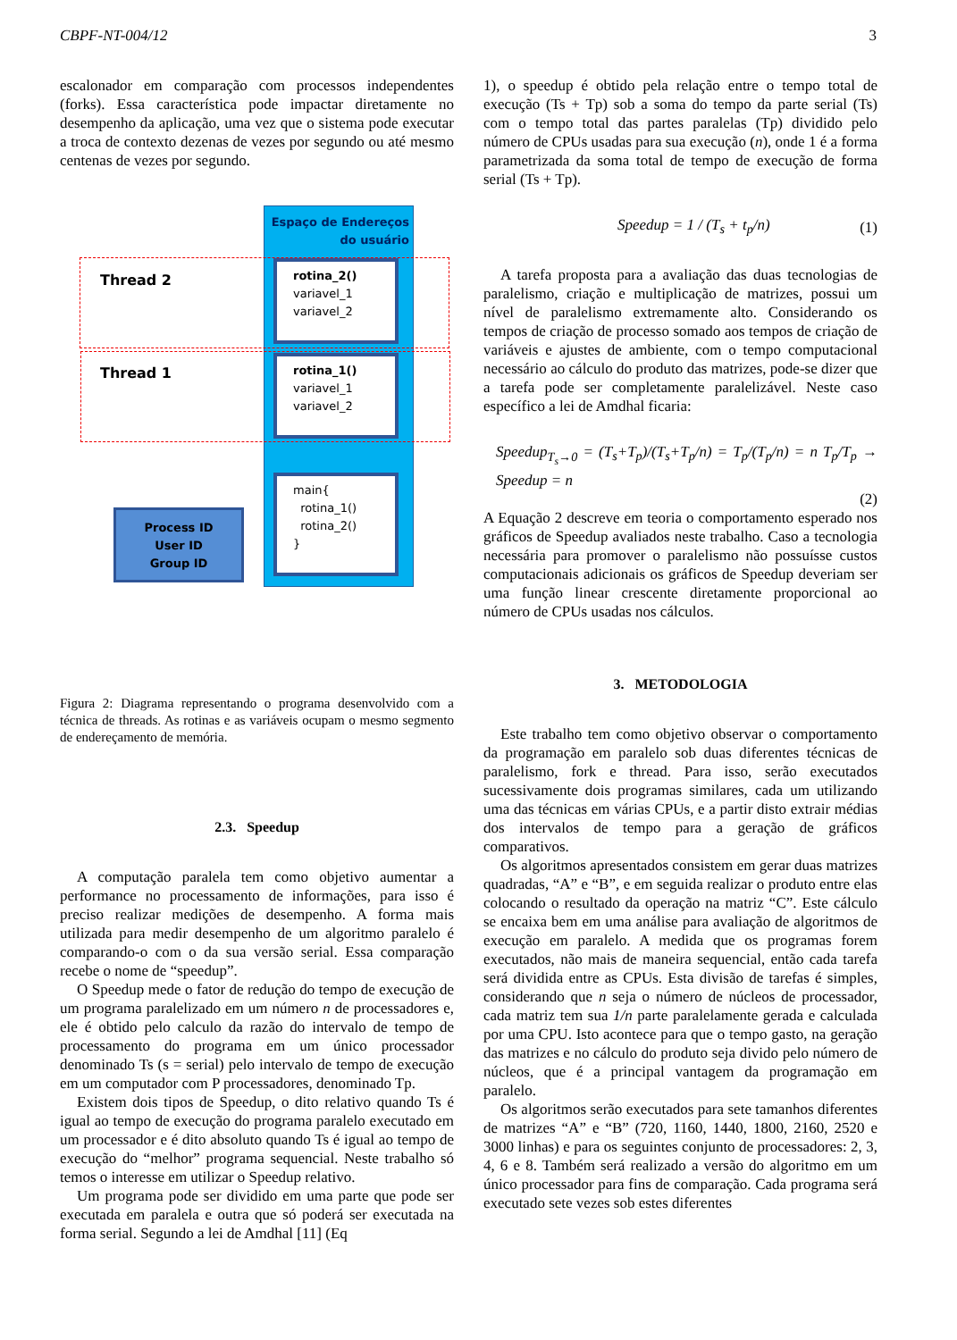CBPF-NT-004/12 3
escalonador em comparação com processos independentes (forks). Essa característica pode impactar diretamente no desempenho da aplicação, uma vez que o sistema pode executar a troca de contexto dezenas de vezes por segundo ou até mesmo centenas de vezes por segundo.
Espaço de Endereços
do usuário
rotina_2()
variavel_1
variavel_2
rotina_1()
variavel_1
variavel_2
main{
rotina_1()
rotina_2()
}
Thread 2
Thread 1
Process ID
User ID
Group ID
Figura 2: Diagrama representando o programa desenvolvido com a técnica de threads. As rotinas e as variáveis ocupam o mesmo segmento de endereçamento de memória.
2.3. Speedup
A computação paralela tem como objetivo aumentar a performance no processamento de informações, para isso é preciso realizar medições de desempenho. A forma mais utilizada para medir desempenho de um algoritmo paralelo é comparando-o com o da sua versão serial. Essa comparação recebe o nome de “speedup”.
O Speedup mede o fator de redução do tempo de execução de um programa paralelizado em um número n de processadores e, ele é obtido pelo calculo da razão do intervalo de tempo de processamento do programa em um único processador denominado Ts (s = serial) pelo intervalo de tempo de execução em um computador com P processadores, denominado Tp.
Existem dois tipos de Speedup, o dito relativo quando Ts é igual ao tempo de execução do programa paralelo executado em um processador e é dito absoluto quando Ts é igual ao tempo de execução do “melhor” programa sequencial. Neste trabalho só temos o interesse em utilizar o Speedup relativo.
Um programa pode ser dividido em uma parte que pode ser executada em paralela e outra que só poderá ser executada na forma serial. Segundo a lei de Amdhal [11] (Eq
1), o speedup é obtido pela relação entre o tempo total de execução (Ts + Tp) sob a soma do tempo da parte serial (Ts) com o tempo total das partes paralelas (Tp) dividido pelo número de CPUs usadas para sua execução (n), onde 1 é a forma parametrizada da soma total de tempo de execução de forma serial (Ts + Tp).
Speedup = 1 / (T<sub>s</sub> + t<sub>p</sub>/n) (1)
A tarefa proposta para a avaliação das duas tecnologias de paralelismo, criação e multiplicação de matrizes, possui um nível de paralelismo extremamente alto. Considerando os tempos de criação de processo somado aos tempos de criação de variáveis e ajustes de ambiente, com o tempo computacional necessário ao cálculo do produto das matrizes, pode-se dizer que a tarefa pode ser completamente paralelizável. Neste caso específico a lei de Amdhal ficaria:
Speedup<sub>T<sub>s</sub>→0</sub> = (T<sub>s</sub>+T<sub>p</sub>)/(T<sub>s</sub>+T<sub>p</sub>/n) = T<sub>p</sub>/(T<sub>p</sub>/n) = n T<sub>p</sub>/T<sub>p</sub> → Speedup = n
(2)
A Equação 2 descreve em teoria o comportamento esperado nos gráficos de Speedup avaliados neste trabalho. Caso a tecnologia necessária para promover o paralelismo não possuísse custos computacionais adicionais os gráficos de Speedup deveriam ser uma função linear crescente diretamente proporcional ao número de CPUs usadas nos cálculos.
3. METODOLOGIA
Este trabalho tem como objetivo observar o comportamento da programação em paralelo sob duas diferentes técnicas de paralelismo, fork e thread. Para isso, serão executados sucessivamente dois programas similares, cada um utilizando uma das técnicas em várias CPUs, e a partir disto extrair médias dos intervalos de tempo para a geração de gráficos comparativos.
Os algoritmos apresentados consistem em gerar duas matrizes quadradas, “A” e “B”, e em seguida realizar o produto entre elas colocando o resultado da operação na matriz “C”. Este cálculo se encaixa bem em uma análise para avaliação de algoritmos de execução em paralelo. A medida que os programas forem executados, não mais de maneira sequencial, então cada tarefa será dividida entre as CPUs. Esta divisão de tarefas é simples, considerando que n seja o número de núcleos de processador, cada matriz tem sua 1/n parte paralelamente gerada e calculada por uma CPU. Isto acontece para que o tempo gasto, na geração das matrizes e no cálculo do produto seja divido pelo número de núcleos, que é a principal vantagem da programação em paralelo.
Os algoritmos serão executados para sete tamanhos diferentes de matrizes “A” e “B” (720, 1160, 1440, 1800, 2160, 2520 e 3000 linhas) e para os seguintes conjunto de processadores: 2, 3, 4, 6 e 8. Também será realizado a versão do algoritmo em um único processador para fins de comparação. Cada programa será executado sete vezes sob estes diferentes